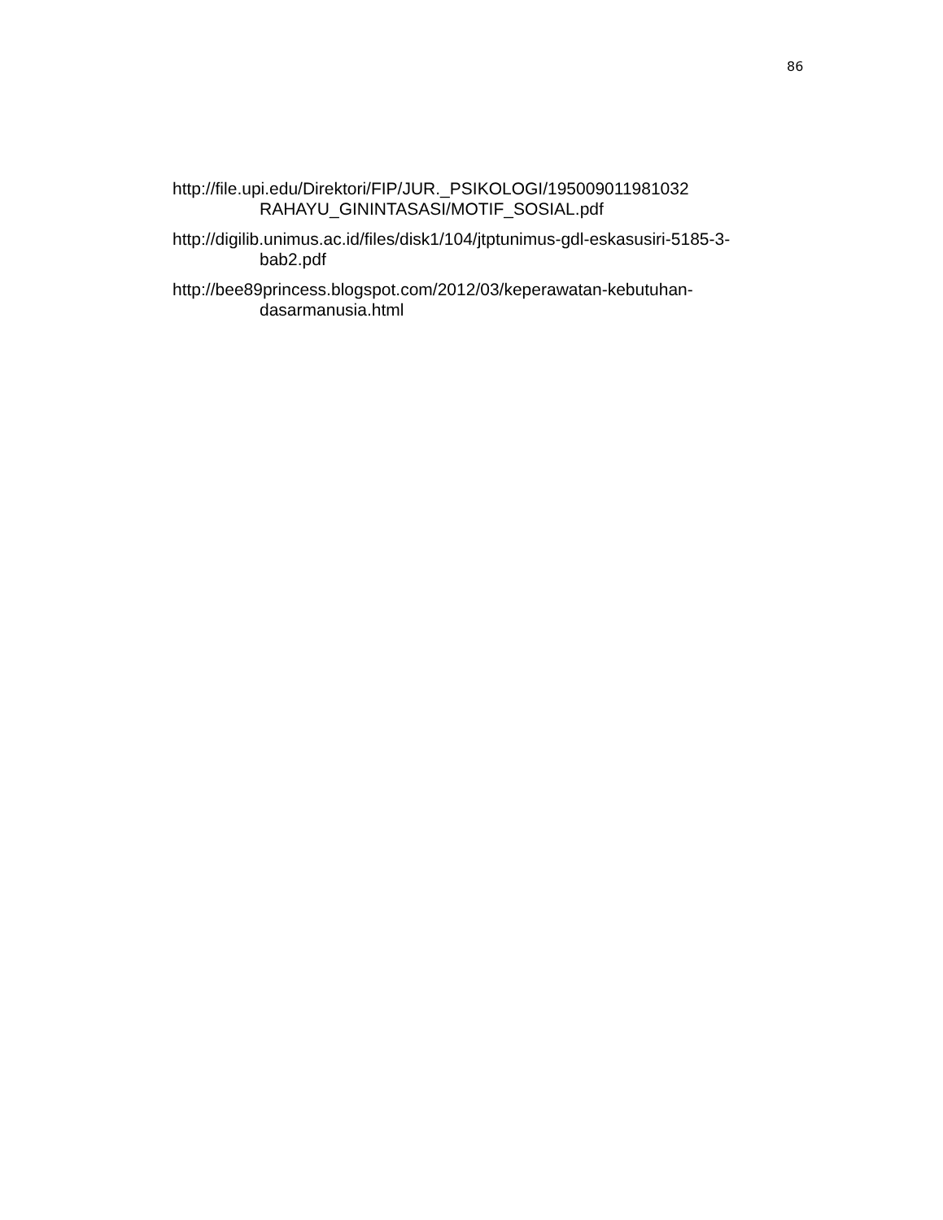86
http://file.upi.edu/Direktori/FIP/JUR._PSIKOLOGI/195009011981032
RAHAYU_GININTASASI/MOTIF_SOSIAL.pdf
http://digilib.unimus.ac.id/files/disk1/104/jtptunimus-gdl-eskasusiri-5185-3-
bab2.pdf
http://bee89princess.blogspot.com/2012/03/keperawatan-kebutuhan-
dasarmanusia.html